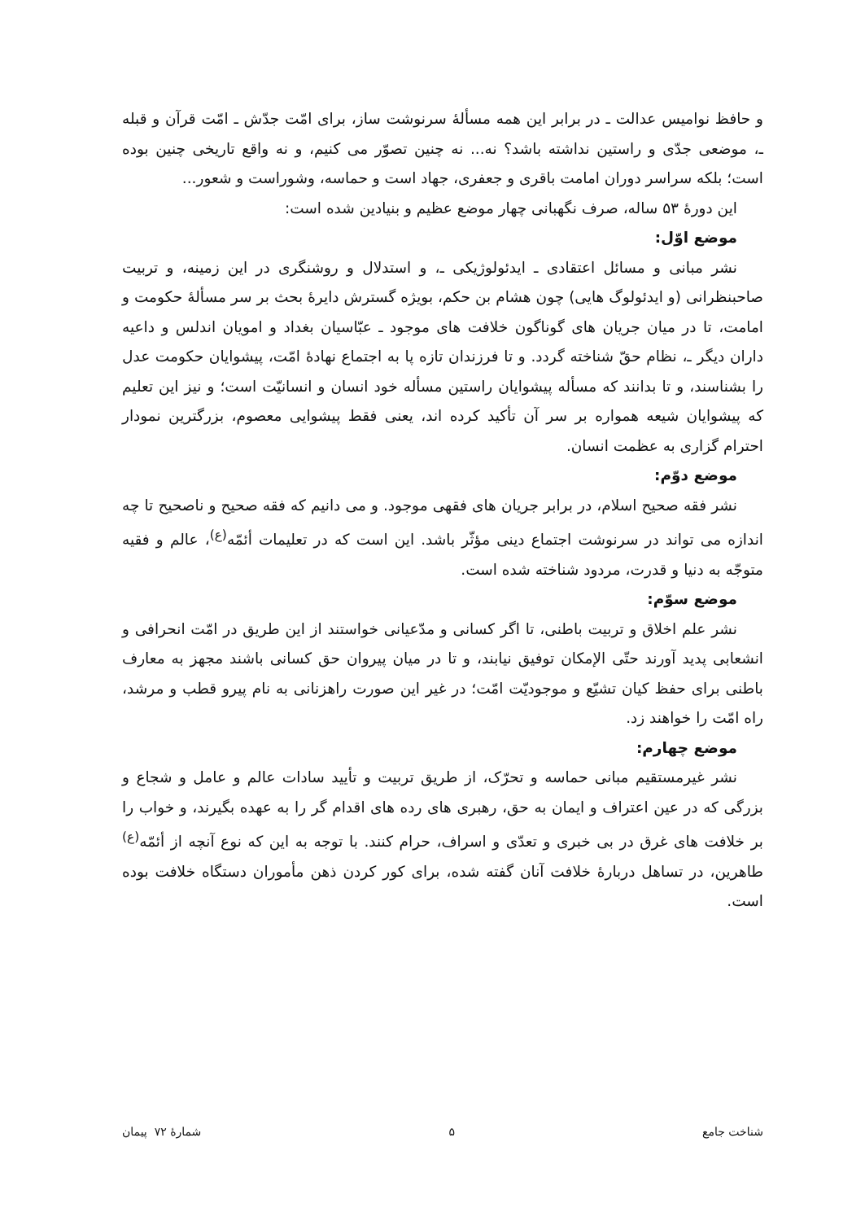و حافظ نوامیس عدالت ـ در برابر این همه مسألهٔ سرنوشت ساز، برای امّت جدّش ـ امّت قرآن و قبله ـ، موضعی جدّی و راستین نداشته باشد؟ نه... نه چنین تصوّر می کنیم، و نه واقع تاریخی چنین بوده است؛ بلکه سراسر دوران امامت باقری و جعفری، جهاد است و حماسه، وشوراست و شعور...
این دورهٔ ۵۳ ساله، صرف نگهبانی چهار موضع عظیم و بنیادین شده است:
موضع اوّل:
نشر مبانی و مسائل اعتقادی ـ ایدئولوژیکی ـ، و استدلال و روشنگری در این زمینه، و تربیت صاحبنظرانی (و ایدئولوگ هایی) چون هشام بن حکم، بویژه گسترش دایرهٔ بحث بر سر مسألهٔ حکومت و امامت، تا در میان جریان های گوناگون خلافت های موجود ـ عبّاسیان بغداد و امویان اندلس و داعیه داران دیگر ـ، نظام حقّ شناخته گردد. و تا فرزندان تازه پا به اجتماع نهادهٔ امّت، پیشوایان حکومت عدل را بشناسند، و تا بدانند که مسأله پیشوایان راستین مسأله خود انسان و انسانیّت است؛ و نیز این تعلیم که پیشوایان شیعه همواره بر سر آن تأکید کرده اند، یعنی فقط پیشوایی معصوم، بزرگترین نمودار احترام گزاری به عظمت انسان.
موضع دوّم:
نشر فقه صحیح اسلام، در برابر جریان های فقهی موجود. و می دانیم که فقه صحیح و ناصحیح تا چه اندازه می تواند در سرنوشت اجتماع دینی مؤثّر باشد. این است که در تعلیمات أئمّه<sup>(ع)</sup>، عالم و فقیه متوجّه به دنیا و قدرت، مردود شناخته شده است.
موضع سوّم:
نشر علم اخلاق و تربیت باطنی، تا اگر کسانی و مدّعیانی خواستند از این طریق در امّت انحرافی و انشعابی پدید آورند حتّی الإمکان توفیق نیابند، و تا در میان پیروان حق کسانی باشند مجهز به معارف باطنی برای حفظ کیان تشیّع و موجودیّت امّت؛ در غیر این صورت راهزنانی به نام پیرو قطب و مرشد، راه امّت را خواهند زد.
موضع چهارم:
نشر غیرمستقیم مبانی حماسه و تحرّک، از طریق تربیت و تأیید سادات عالم و عامل و شجاع و بزرگی که در عین اعتراف و ایمان به حق، رهبری های رده های اقدام گر را به عهده بگیرند، و خواب را بر خلافت های غرق در بی خبری و تعدّی و اسراف، حرام کنند. با توجه به این که نوع آنچه از أئمّه<sup>(ع)</sup> طاهرین، در تساهل دربارهٔ خلافت آنان گفته شده، برای کور کردن ذهن مأموران دستگاه خلافت بوده است.
شناخت جامع ۵ شمارهٔ ۷۲ پیمان